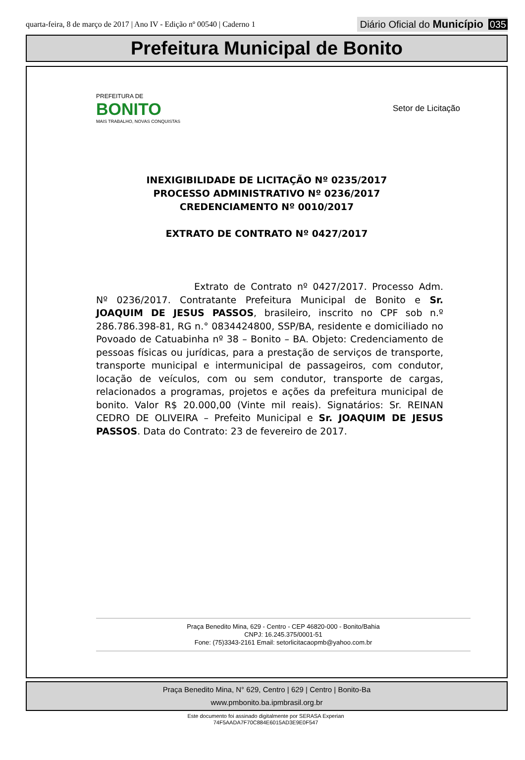quarta-feira, 8 de março de 2017 | Ano IV - Edição nº 00540 | Caderno 1
Diário Oficial do Município 035
Prefeitura Municipal de Bonito
PREFEITURA DE
BONITO
MAIS TRABALHO, NOVAS CONQUISTAS
Setor de Licitação
INEXIGIBILIDADE DE LICITAÇÃO Nº 0235/2017
PROCESSO ADMINISTRATIVO Nº 0236/2017
CREDENCIAMENTO Nº 0010/2017
EXTRATO DE CONTRATO Nº 0427/2017
Extrato de Contrato nº 0427/2017. Processo Adm. Nº 0236/2017. Contratante Prefeitura Municipal de Bonito e Sr. JOAQUIM DE JESUS PASSOS, brasileiro, inscrito no CPF sob n.º 286.786.398-81, RG n.° 0834424800, SSP/BA, residente e domiciliado no Povoado de Catuabinha nº 38 – Bonito – BA. Objeto: Credenciamento de pessoas físicas ou jurídicas, para a prestação de serviços de transporte, transporte municipal e intermunicipal de passageiros, com condutor, locação de veículos, com ou sem condutor, transporte de cargas, relacionados a programas, projetos e ações da prefeitura municipal de bonito. Valor R$ 20.000,00 (Vinte mil reais). Signatários: Sr. REINAN CEDRO DE OLIVEIRA – Prefeito Municipal e Sr. JOAQUIM DE JESUS PASSOS. Data do Contrato: 23 de fevereiro de 2017.
Praça Benedito Mina, 629 - Centro - CEP 46820-000 - Bonito/Bahia
CNPJ: 16.245.375/0001-51
Fone: (75)3343-2161 Email: setorlicitacaopmb@yahoo.com.br
Praça Benedito Mina, N° 629, Centro | 629 | Centro | Bonito-Ba
www.pmbonito.ba.ipmbrasil.org.br
Este documento foi assinado digitalmente por SERASA Experian
74F5AADA7F70C884E6015AD3E9E0F547